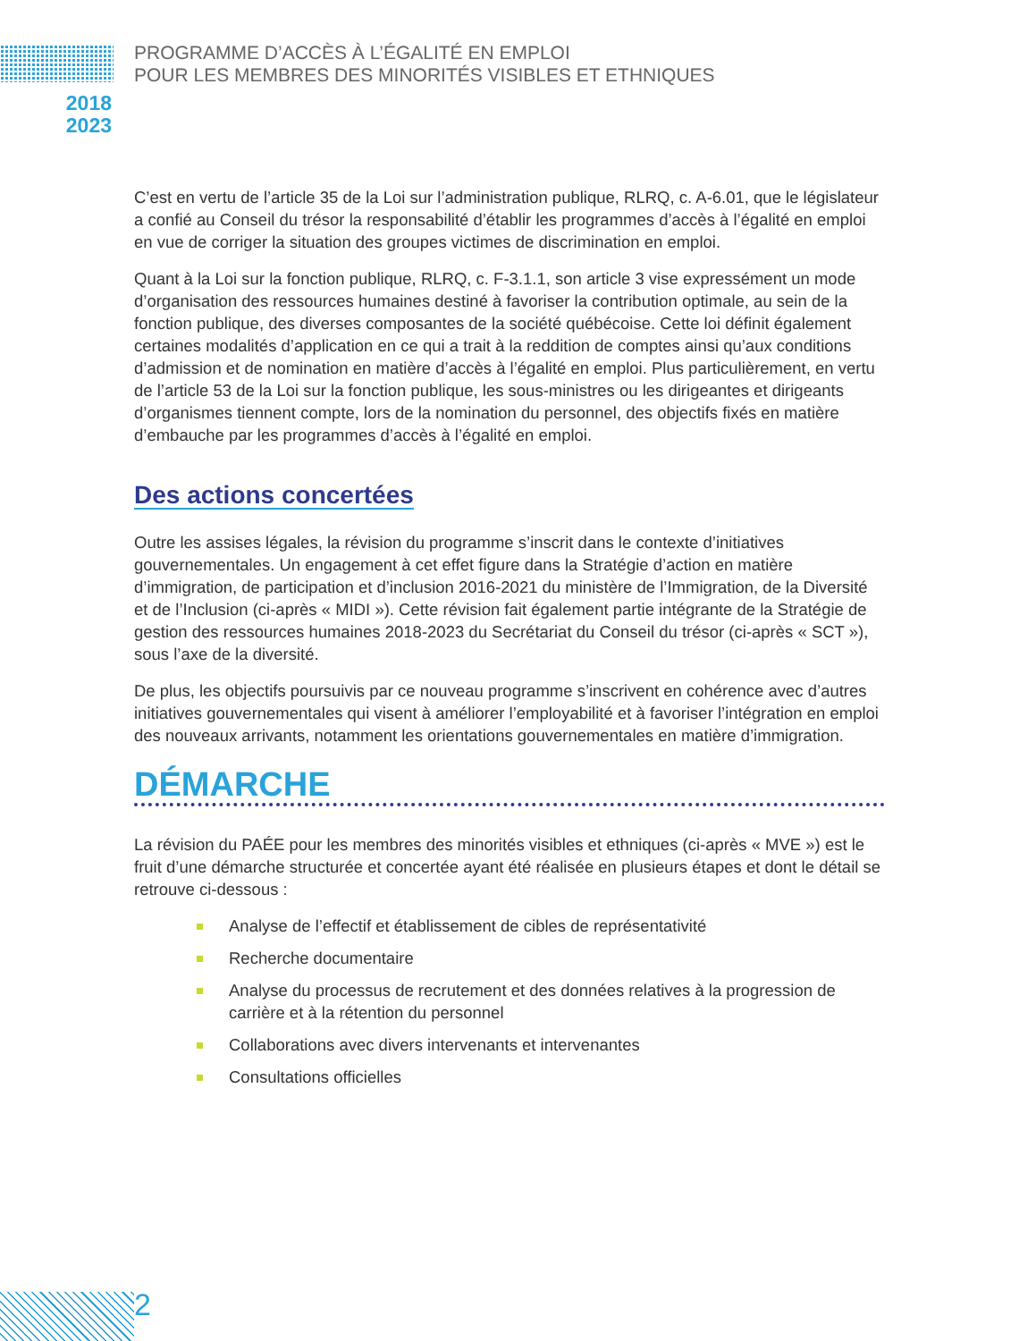PROGRAMME D’ACCÈS À L’ÉGALITÉ EN EMPLOI
POUR LES MEMBRES DES MINORITÉS VISIBLES ET ETHNIQUES
2018
2023
C’est en vertu de l’article 35 de la Loi sur l’administration publique, RLRQ, c. A-6.01, que le législateur a confié au Conseil du trésor la responsabilité d’établir les programmes d’accès à l’égalité en emploi en vue de corriger la situation des groupes victimes de discrimination en emploi.
Quant à la Loi sur la fonction publique, RLRQ, c. F-3.1.1, son article 3 vise expressément un mode d’organisation des ressources humaines destiné à favoriser la contribution optimale, au sein de la fonction publique, des diverses composantes de la société québécoise. Cette loi définit également certaines modalités d’application en ce qui a trait à la reddition de comptes ainsi qu’aux conditions d’admission et de nomination en matière d’accès à l’égalité en emploi. Plus particulièrement, en vertu de l’article 53 de la Loi sur la fonction publique, les sous-ministres ou les dirigeantes et dirigeants d’organismes tiennent compte, lors de la nomination du personnel, des objectifs fixés en matière d’embauche par les programmes d’accès à l’égalité en emploi.
Des actions concertées
Outre les assises légales, la révision du programme s’inscrit dans le contexte d’initiatives gouvernementales. Un engagement à cet effet figure dans la Stratégie d’action en matière d’immigration, de participation et d’inclusion 2016-2021 du ministère de l’Immigration, de la Diversité et de l’Inclusion (ci-après « MIDI »). Cette révision fait également partie intégrante de la Stratégie de gestion des ressources humaines 2018-2023 du Secrétariat du Conseil du trésor (ci-après « SCT »), sous l’axe de la diversité.
De plus, les objectifs poursuivis par ce nouveau programme s’inscrivent en cohérence avec d’autres initiatives gouvernementales qui visent à améliorer l’employabilité et à favoriser l’intégration en emploi des nouveaux arrivants, notamment les orientations gouvernementales en matière d’immigration.
DÉMARCHE
La révision du PAÉE pour les membres des minorités visibles et ethniques (ci-après « MVE ») est le fruit d’une démarche structurée et concertée ayant été réalisée en plusieurs étapes et dont le détail se retrouve ci-dessous :
Analyse de l’effectif et établissement de cibles de représentativité
Recherche documentaire
Analyse du processus de recrutement et des données relatives à la progression de carrière et à la rétention du personnel
Collaborations avec divers intervenants et intervenantes
Consultations officielles
2